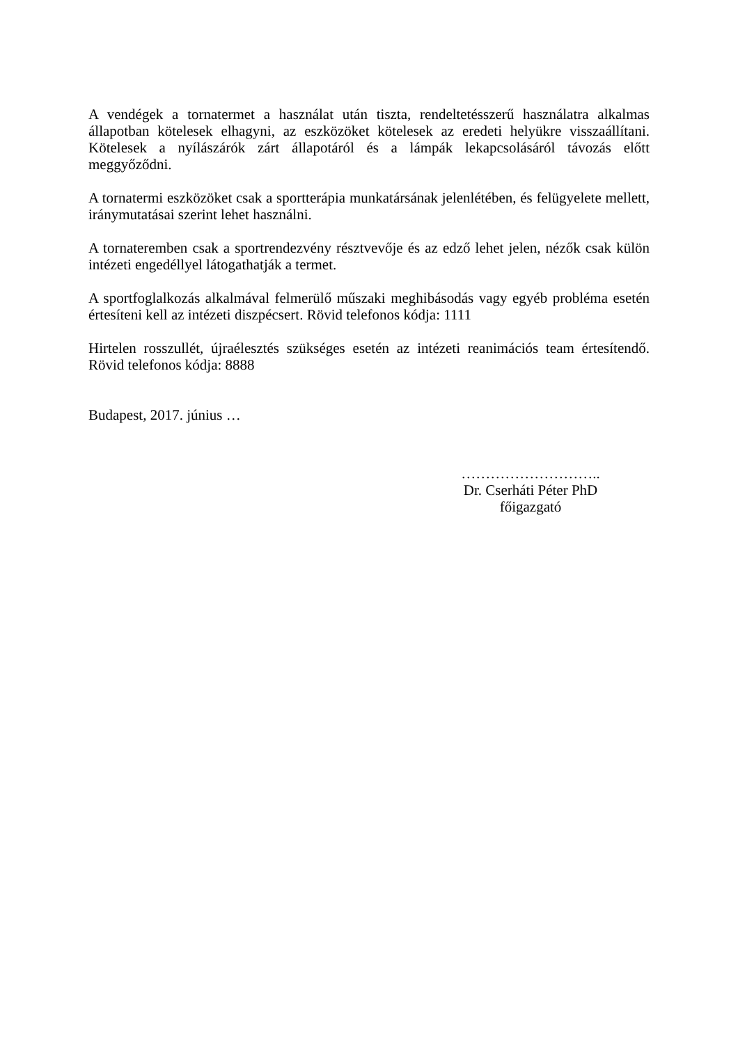A vendégek a tornatermet a használat után tiszta, rendeltetésszerű használatra alkalmas állapotban kötelesek elhagyni, az eszközöket kötelesek az eredeti helyükre visszaállítani. Kötelesek a nyílászárók zárt állapotáról és a lámpák lekapcsolásáról távozás előtt meggyőződni.
A tornatermi eszközöket csak a sportterápia munkatársának jelenlétében, és felügyelete mellett, iránymutatásai szerint lehet használni.
A tornateremben csak a sportrendezvény résztvevője és az edző lehet jelen, nézők csak külön intézeti engedéllyel látogathatják a termet.
A sportfoglalkozás alkalmával felmerülő műszaki meghibásodás vagy egyéb probléma esetén értesíteni kell az intézeti diszpécsert. Rövid telefonos kódja: 1111
Hirtelen rosszullét, újraélesztés szükséges esetén az intézeti reanimációs team értesítendő. Rövid telefonos kódja: 8888
Budapest, 2017. június …
………………………..
Dr. Cserháti Péter PhD
főigazgató